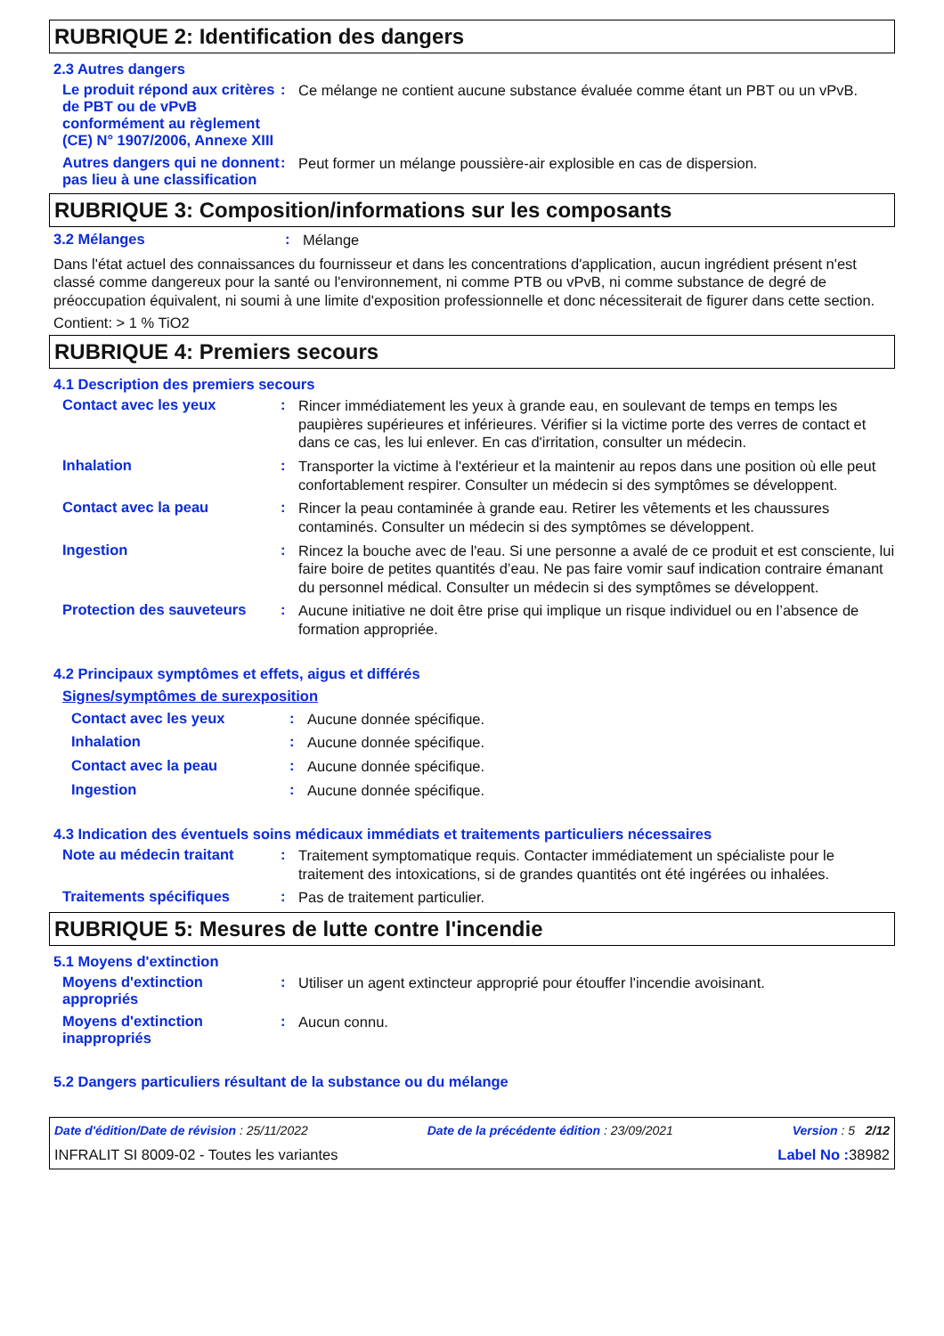RUBRIQUE 2: Identification des dangers
2.3 Autres dangers
Le produit répond aux critères de PBT ou de vPvB conformément au règlement (CE) N° 1907/2006, Annexe XIII
:
Ce mélange ne contient aucune substance évaluée comme étant un PBT ou un vPvB.
Autres dangers qui ne donnent pas lieu à une classification
:
Peut former un mélange poussière-air explosible en cas de dispersion.
RUBRIQUE 3: Composition/informations sur les composants
3.2 Mélanges :
Mélange
Dans l'état actuel des connaissances du fournisseur et dans les concentrations d'application, aucun ingrédient présent n'est classé comme dangereux pour la santé ou l'environnement, ni comme PTB ou vPvB, ni comme substance de degré de préoccupation équivalent, ni soumi à une limite d'exposition professionnelle et donc nécessiterait de figurer dans cette section.
Contient: > 1 % TiO2
RUBRIQUE 4: Premiers secours
4.1 Description des premiers secours
Contact avec les yeux :
Rincer immédiatement les yeux à grande eau, en soulevant de temps en temps les paupières supérieures et inférieures. Vérifier si la victime porte des verres de contact et dans ce cas, les lui enlever. En cas d'irritation, consulter un médecin.
Inhalation :
Transporter la victime à l'extérieur et la maintenir au repos dans une position où elle peut confortablement respirer. Consulter un médecin si des symptômes se développent.
Contact avec la peau :
Rincer la peau contaminée à grande eau. Retirer les vêtements et les chaussures contaminés. Consulter un médecin si des symptômes se développent.
Ingestion :
Rincez la bouche avec de l'eau. Si une personne a avalé de ce produit et est consciente, lui faire boire de petites quantités d’eau. Ne pas faire vomir sauf indication contraire émanant du personnel médical. Consulter un médecin si des symptômes se développent.
Protection des sauveteurs
:
Aucune initiative ne doit être prise qui implique un risque individuel ou en l’absence de formation appropriée.
4.2 Principaux symptômes et effets, aigus et différés
Signes/symptômes de surexposition
Contact avec les yeux :
Aucune donnée spécifique.
Inhalation :
Aucune donnée spécifique.
Contact avec la peau :
Aucune donnée spécifique.
Ingestion :
Aucune donnée spécifique.
4.3 Indication des éventuels soins médicaux immédiats et traitements particuliers nécessaires
Note au médecin traitant :
Traitement symptomatique requis. Contacter immédiatement un spécialiste pour le traitement des intoxications, si de grandes quantités ont été ingérées ou inhalées.
Traitements spécifiques :
Pas de traitement particulier.
RUBRIQUE 5: Mesures de lutte contre l'incendie
5.1 Moyens d'extinction
Moyens d'extinction appropriés
:
Utiliser un agent extincteur approprié pour étouffer l'incendie avoisinant.
Moyens d'extinction inappropriés
:
Aucun connu.
5.2 Dangers particuliers résultant de la substance ou du mélange
Date d'édition/Date de révision : 25/11/2022 Date de la précédente édition : 23/09/2021 Version : 5 2/12
INFRALIT SI 8009-02 - Toutes les variantes Label No : 38982